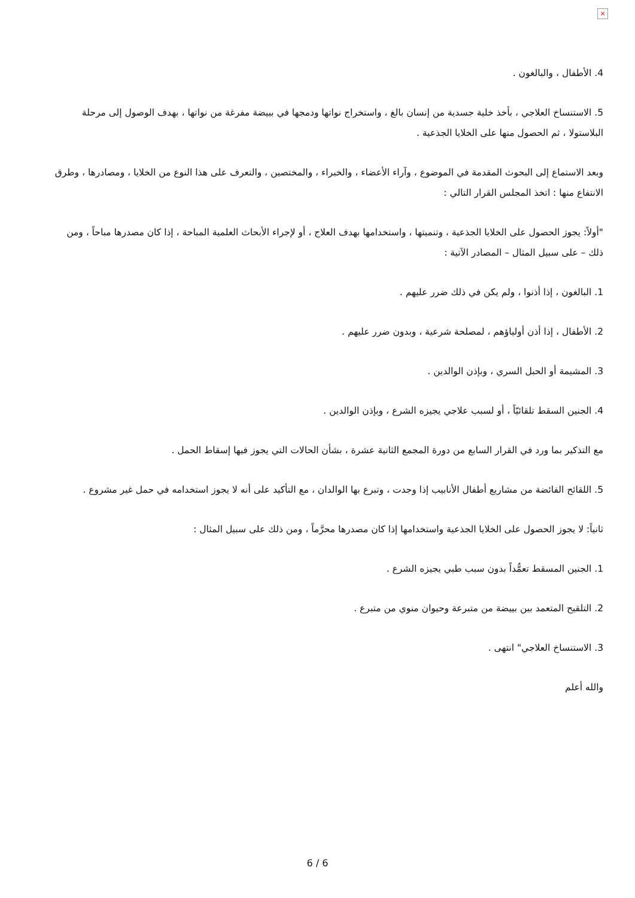×
4. الأطفال ، والبالغون .
5. الاستنساخ العلاجي ، بأخذ خلية جسدية من إنسان بالغ ، واستخراج نواتها ودمجها في بييضة مفرغة من نواتها ، بهدف الوصول إلى مرحلة البلاستولا ، ثم الحصول منها على الخلايا الجذعية .
وبعد الاستماع إلى البحوث المقدمة في الموضوع ، وآراء الأعضاء ، والخبراء ، والمختصين ، والتعرف على هذا النوع من الخلايا ، ومصادرها ، وطرق الانتفاع منها : اتخذ المجلس القرار التالي :
"أولاً: يجوز الحصول على الخلايا الجذعية ، وتنميتها ، واستخدامها بهدف العلاج ، أو لإجراء الأبحاث العلمية المباحة ، إذا كان مصدرها مباحاً ، ومن ذلك – على سبيل المثال – المصادر الآتية :
1. البالغون ، إذا أذنوا ، ولم يكن في ذلك ضرر عليهم .
2. الأطفال ، إذا أذن أولياؤهم ، لمصلحة شرعية ، وبدون ضرر عليهم .
3. المشيمة أو الحبل السري ، وبإذن الوالدين .
4. الجنين السقط تلقائيّاً ، أو لسبب علاجي يجيزه الشرع ، وبإذن الوالدين .
مع التذكير بما ورد في القرار السابع من دورة المجمع الثانية عشرة ، بشأن الحالات التي يجوز فيها إسقاط الحمل .
5. اللقائح الفائضة من مشاريع أطفال الأنابيب إذا وجدت ، وتبرع بها الوالدان ، مع التأكيد على أنه لا يجوز استخدامه في حمل غير مشروع .
ثانياً: لا يجوز الحصول على الخلايا الجذعية واستخدامها إذا كان مصدرها محرَّماً ، ومن ذلك على سبيل المثال :
1. الجنين المسقط تعمُّداً بدون سبب طبي يجيزه الشرع .
2. التلقيح المتعمد بين بييضة من متبرعة وحيوان منوي من متبرع .
3. الاستنساخ العلاجي" انتهى .
والله أعلم
6 / 6